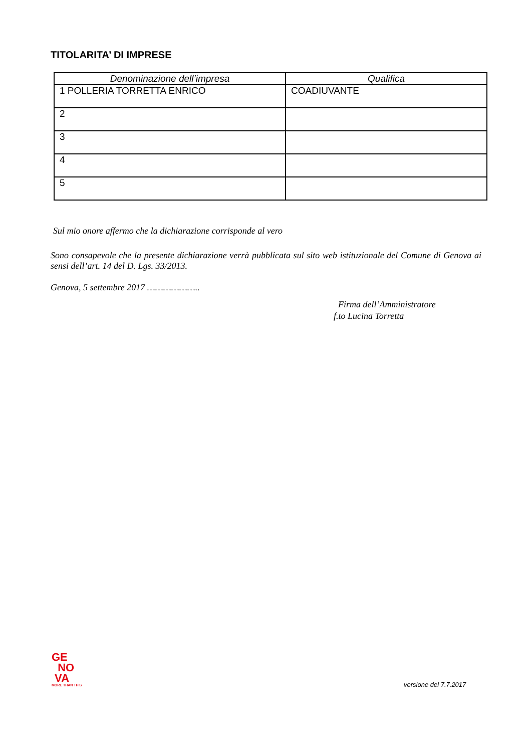TITOLARITA’ DI IMPRESE
| Denominazione dell’impresa | Qualifica |
| --- | --- |
| 1 POLLERIA TORRETTA ENRICO | COADIUVANTE |
| 2 | |
| 3 | |
| 4 | |
| 5 | |
Sul mio onore affermo che la dichiarazione corrisponde al vero
Sono consapevole che la presente dichiarazione verrà pubblicata sul sito web istituzionale del Comune di Genova ai sensi dell’art. 14 del D. Lgs. 33/2013.
Genova, 5 settembre 2017 ………………..
Firma dell’Amministratore
f.to Lucina Torretta
GE
NO
VA
MORE THAN THIS
versione del 7.7.2017